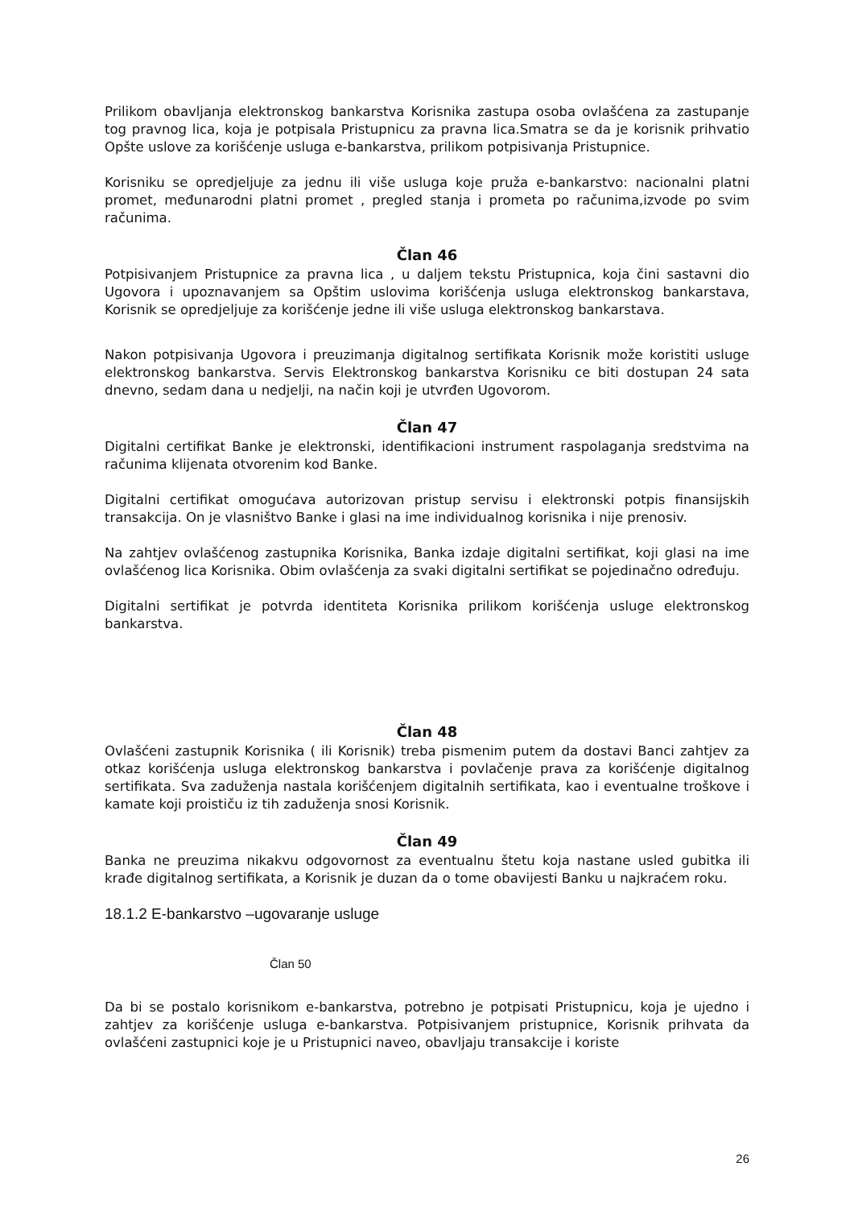Prilikom obavljanja elektronskog bankarstva Korisnika zastupa osoba ovlašćena za zastupanje tog pravnog lica, koja je potpisala Pristupnicu za pravna lica.Smatra se da je korisnik prihvatio Opšte uslove za korišćenje usluga e-bankarstva, prilikom potpisivanja Pristupnice.
Korisniku se opredjeljuje za jednu ili više usluga koje pruža e-bankarstvo: nacionalni platni promet, međunarodni platni promet , pregled stanja i prometa po računima,izvode po svim računima.
Član 46
Potpisivanjem Pristupnice za pravna lica , u daljem tekstu Pristupnica, koja čini sastavni dio Ugovora i upoznavanjem sa Opštim uslovima korišćenja usluga elektronskog bankarstava, Korisnik se opredjeljuje za korišćenje jedne ili više usluga elektronskog bankarstava.
Nakon potpisivanja Ugovora i preuzimanja digitalnog sertifikata Korisnik može koristiti usluge elektronskog bankarstva. Servis Elektronskog bankarstva Korisniku ce biti dostupan 24 sata dnevno, sedam dana u nedjelji, na način koji je utvrđen Ugovorom.
Član 47
Digitalni certifikat Banke je elektronski, identifikacioni instrument raspolaganja sredstvima na računima klijenata otvorenim kod Banke.
Digitalni certifikat omogućava autorizovan pristup servisu i elektronski potpis finansijskih transakcija. On je vlasništvo Banke i glasi na ime individualnog korisnika i nije prenosiv.
Na zahtjev ovlašćenog zastupnika Korisnika, Banka izdaje digitalni sertifikat, koji glasi na ime ovlašćenog lica Korisnika. Obim ovlašćenja za svaki digitalni sertifikat se pojedinačno određuju.
Digitalni sertifikat je potvrda identiteta Korisnika prilikom korišćenja usluge elektronskog bankarstva.
Član 48
Ovlašćeni zastupnik Korisnika ( ili Korisnik) treba pismenim putem da dostavi Banci zahtjev za otkaz korišćenja usluga elektronskog bankarstva i povlačenje prava za korišćenje digitalnog sertifikata. Sva zaduženja nastala korišćenjem digitalnih sertifikata, kao i eventualne troškove i kamate koji proističu iz tih zaduženja snosi Korisnik.
Član 49
Banka ne preuzima nikakvu odgovornost za eventualnu štetu koja nastane usled gubitka ili krađe digitalnog sertifikata, a Korisnik je duzan da o tome obavijesti Banku u najkraćem roku.
18.1.2 E-bankarstvo –ugovaranje usluge
Član 50
Da bi se postalo korisnikom e-bankarstva, potrebno je potpisati Pristupnicu, koja je ujedno i zahtjev za korišćenje usluga e-bankarstva. Potpisivanjem pristupnice, Korisnik prihvata da ovlašćeni zastupnici koje je u Pristupnici naveo, obavljaju transakcije i koriste
26